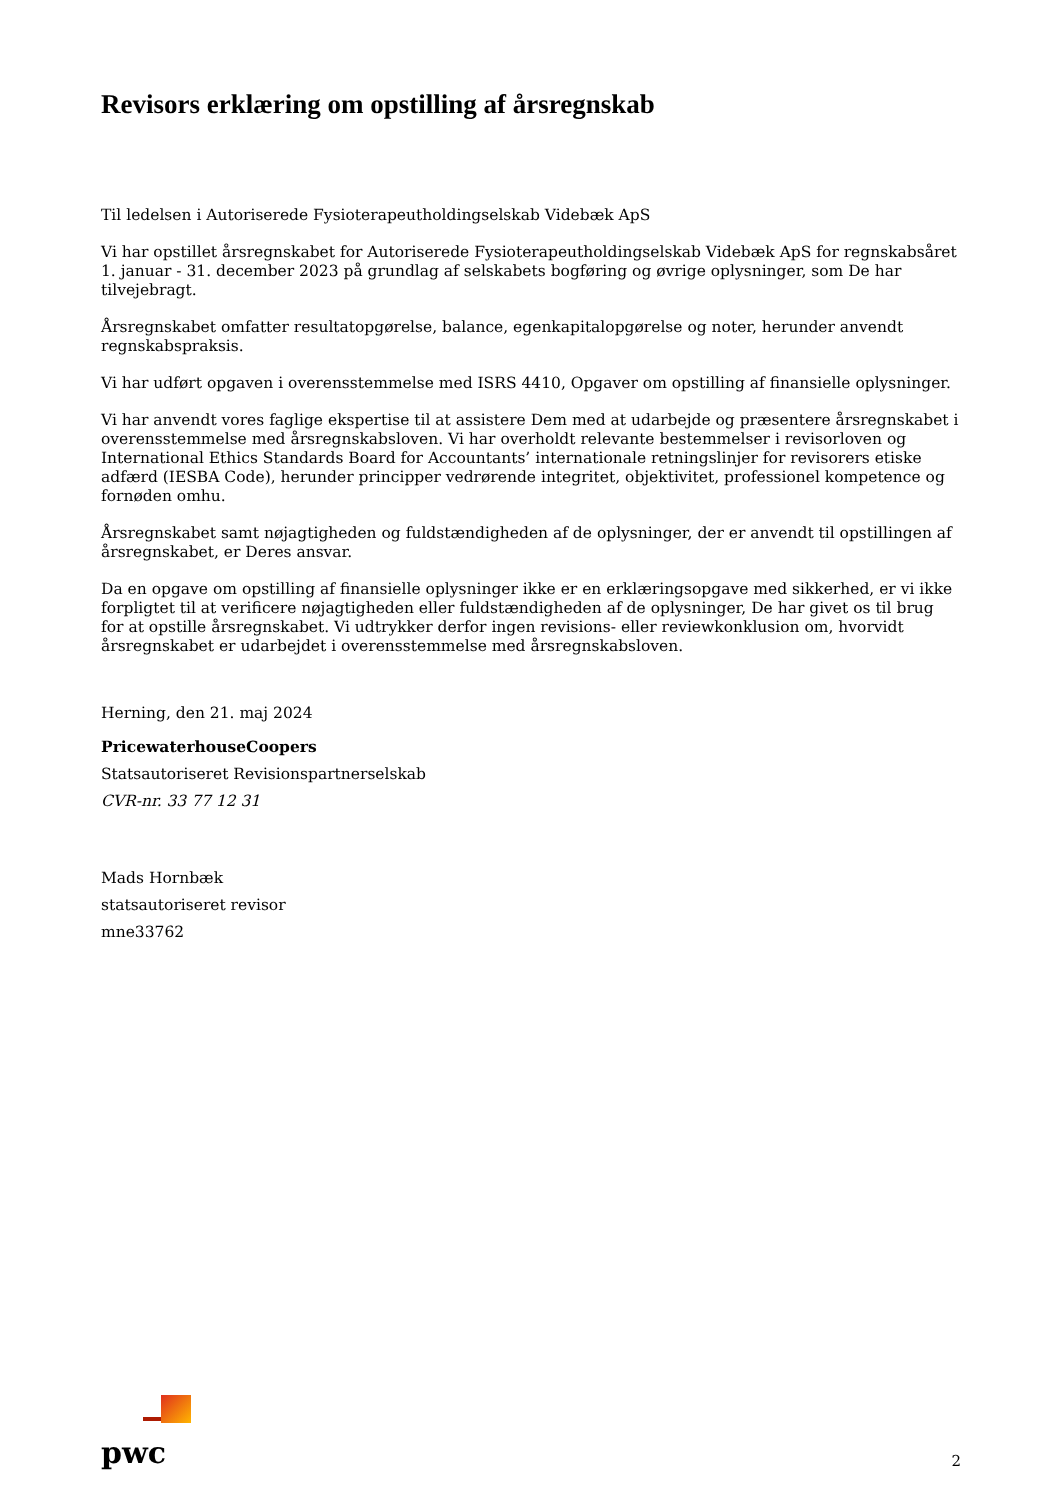Revisors erklæring om opstilling af årsregnskab
Til ledelsen i Autoriserede Fysioterapeutholdingselskab Videbæk ApS
Vi har opstillet årsregnskabet for Autoriserede Fysioterapeutholdingselskab Videbæk ApS for regnskabsåret 1. januar - 31. december 2023 på grundlag af selskabets bogføring og øvrige oplysninger, som De har tilvejebragt.
Årsregnskabet omfatter resultatopgørelse, balance, egenkapitalopgørelse og noter, herunder anvendt regnskabspraksis.
Vi har udført opgaven i overensstemmelse med ISRS 4410, Opgaver om opstilling af finansielle oplysninger.
Vi har anvendt vores faglige ekspertise til at assistere Dem med at udarbejde og præsentere årsregnskabet i overensstemmelse med årsregnskabsloven. Vi har overholdt relevante bestemmelser i revisorloven og International Ethics Standards Board for Accountants’ internationale retningslinjer for revisorers etiske adfærd (IESBA Code), herunder principper vedrørende integritet, objektivitet, professionel kompetence og fornøden omhu.
Årsregnskabet samt nøjagtigheden og fuldstændigheden af de oplysninger, der er anvendt til opstillingen af årsregnskabet, er Deres ansvar.
Da en opgave om opstilling af finansielle oplysninger ikke er en erklæringsopgave med sikkerhed, er vi ikke forpligtet til at verificere nøjagtigheden eller fuldstændigheden af de oplysninger, De har givet os til brug for at opstille årsregnskabet. Vi udtrykker derfor ingen revisions- eller reviewkonklusion om, hvorvidt årsregnskabet er udarbejdet i overensstemmelse med årsregnskabsloven.
Herning, den 21. maj 2024
PricewaterhouseCoopers
Statsautoriseret Revisionspartnerselskab
CVR-nr. 33 77 12 31
Mads Hornbæk
statsautoriseret revisor
mne33762
pwc
2